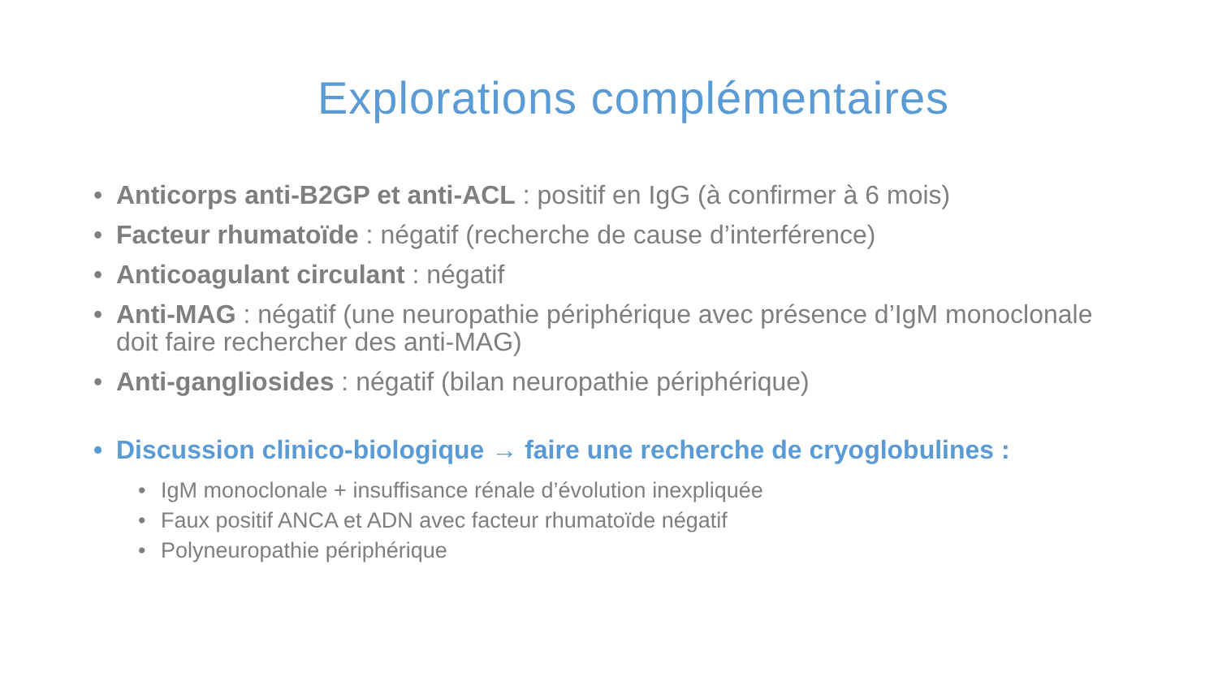Explorations complémentaires
• Anticorps anti-B2GP et anti-ACL : positif en IgG (à confirmer à 6 mois)
• Facteur rhumatoïde : négatif (recherche de cause d’interférence)
• Anticoagulant circulant : négatif
• Anti-MAG : négatif (une neuropathie périphérique avec présence d’IgM monoclonale doit faire rechercher des anti-MAG)
• Anti-gangliosides : négatif (bilan neuropathie périphérique)
• Discussion clinico-biologique → faire une recherche de cryoglobulines :
• IgM monoclonale + insuffisance rénale d’évolution inexpliquée
• Faux positif ANCA et ADN avec facteur rhumatoïde négatif
• Polyneuropathie périphérique